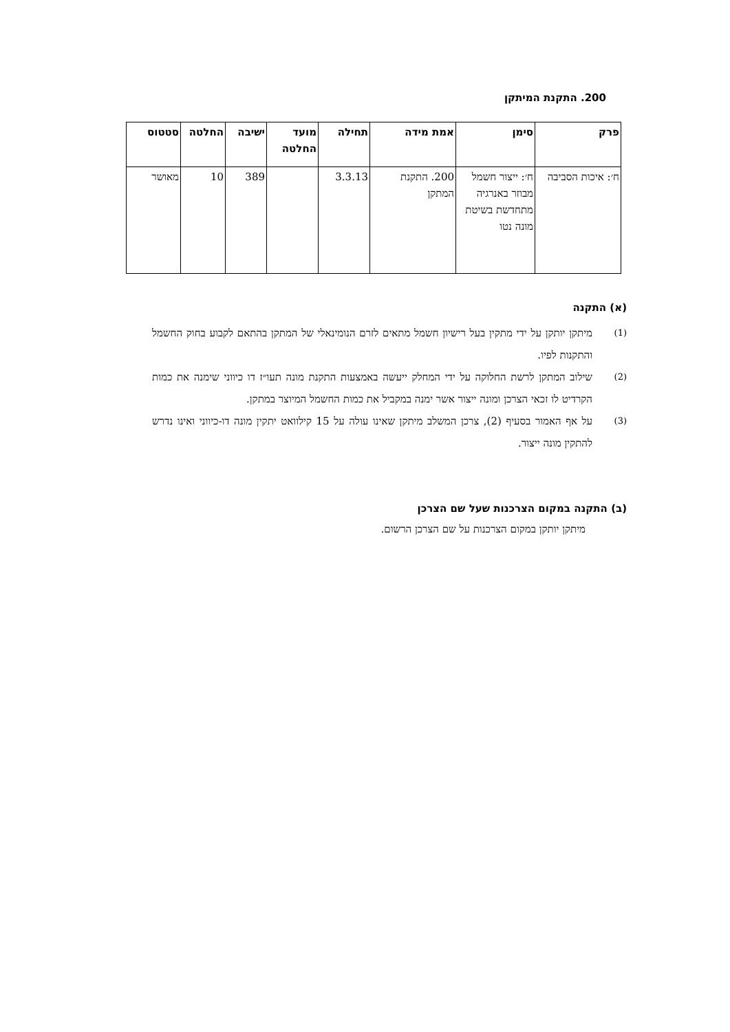200. התקנת המיתקן
| פרק | סימן | אמת מידה | תחילה | מועד החלטה | ישיבה | החלטה | סטטוס |
| --- | --- | --- | --- | --- | --- | --- | --- |
| ח׳: איכות הסביבה | ח׳: ייצור חשמל מבוזר באנרגיה מתחדשת בשיטת מונה נטו | 200. התקנת המתקן | 3.3.13 | | 389 | 10 | מאושר |
(א) התקנה
(1) מיתקן יותקן על ידי מתקין בעל רישיון חשמל מתאים לזרם הנומינאלי של המתקן בהתאם לקבוע בחוק החשמל והתקנות לפיו.
(2) שילוב המתקן לרשת החלוקה על ידי המחלק ייעשה באמצעות התקנת מונה תעו״ז דו כיווני שימנה את כמות הקרדיט לו זכאי הצרכן ומונה ייצור אשר ימנה במקביל את כמות החשמל המיוצר במתקן.
(3) על אף האמור בסעיף (2), צרכן המשלב מיתקן שאינו עולה על 15 קילוואט יתקין מונה דו-כיווני ואינו נדרש להתקין מונה ייצור.
(ב) התקנה במקום הצרכנות שעל שם הצרכן
מיתקן יותקן במקום הצרכנות על שם הצרכן הרשום.